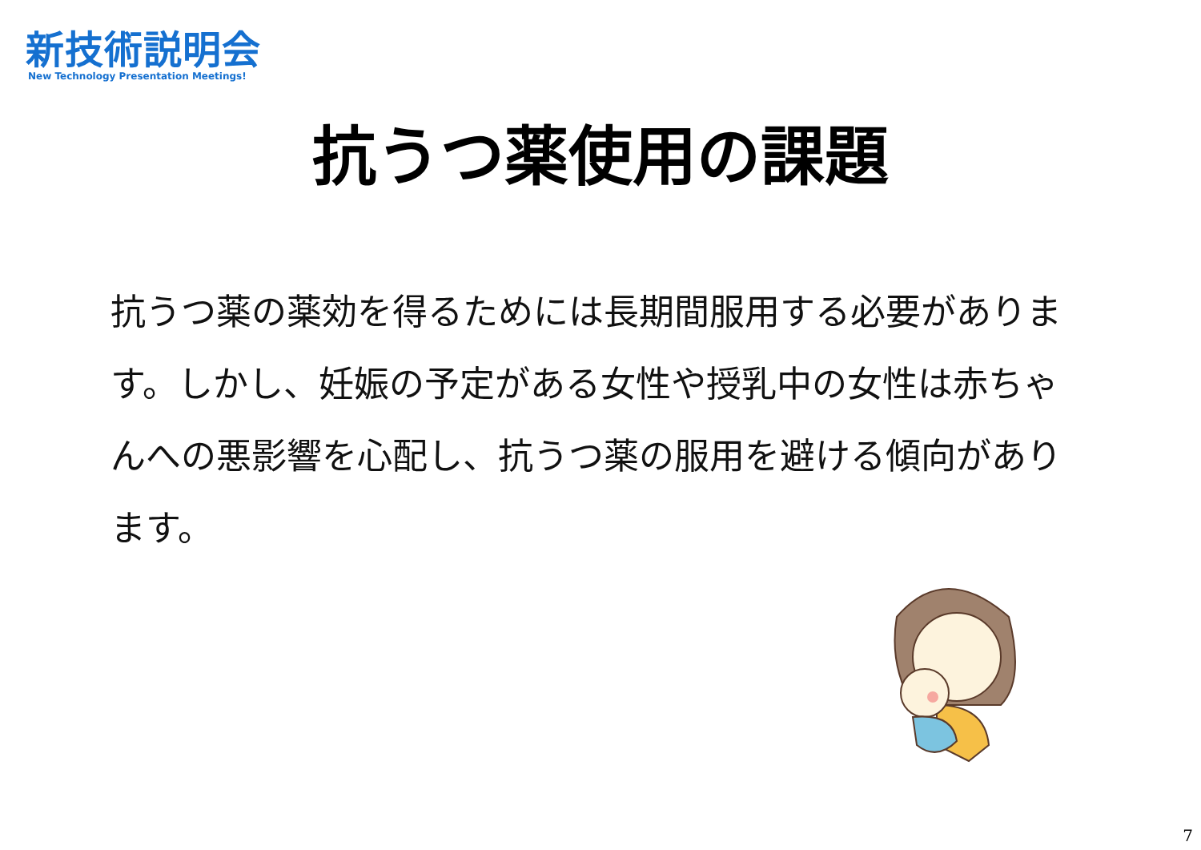新技術説明会
New Technology Presentation Meetings!
抗うつ薬使用の課題
抗うつ薬の薬効を得るためには長期間服用する必要があります。しかし、妊娠の予定がある女性や授乳中の女性は赤ちゃんへの悪影響を心配し、抗うつ薬の服用を避ける傾向があります。
7